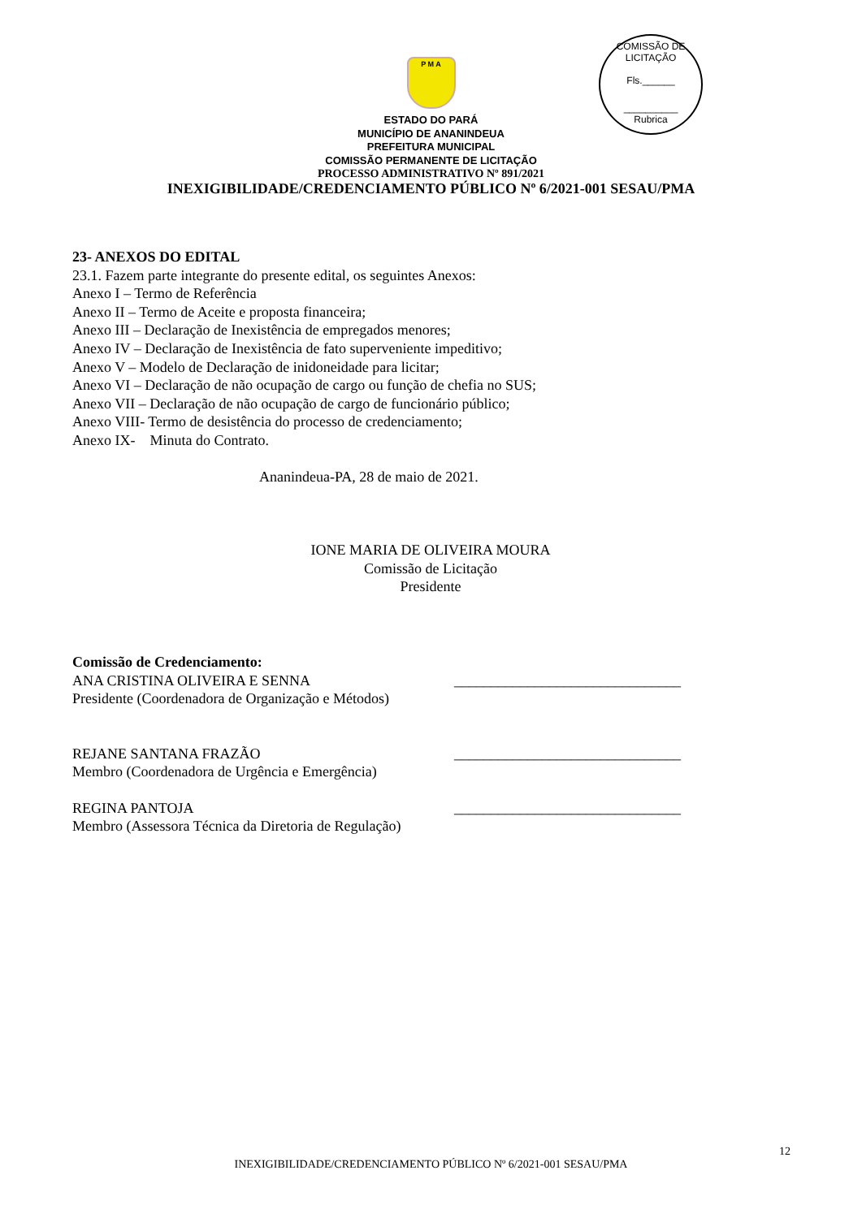COMISSÃO DE LICITAÇÃO
Fls.______
__________
Rubrica
P M A
ESTADO DO PARÁ
MUNICÍPIO DE ANANINDEUA
PREFEITURA MUNICIPAL
COMISSÃO PERMANENTE DE LICITAÇÃO
PROCESSO ADMINISTRATIVO Nº 891/2021
INEXIGIBILIDADE/CREDENCIAMENTO PÚBLICO Nº 6/2021-001 SESAU/PMA
23- ANEXOS DO EDITAL
23.1. Fazem parte integrante do presente edital, os seguintes Anexos:
Anexo I – Termo de Referência
Anexo II – Termo de Aceite e proposta financeira;
Anexo III – Declaração de Inexistência de empregados menores;
Anexo IV – Declaração de Inexistência de fato superveniente impeditivo;
Anexo V – Modelo de Declaração de inidoneidade para licitar;
Anexo VI – Declaração de não ocupação de cargo ou função de chefia no SUS;
Anexo VII – Declaração de não ocupação de cargo de funcionário público;
Anexo VIII- Termo de desistência do processo de credenciamento;
Anexo IX- Minuta do Contrato.
Ananindeua-PA, 28 de maio de 2021.
IONE MARIA DE OLIVEIRA MOURA
Comissão de Licitação
Presidente
Comissão de Credenciamento:
ANA CRISTINA OLIVEIRA E SENNA _______________________________
Presidente (Coordenadora de Organização e Métodos)
REJANE SANTANA FRAZÃO _______________________________
Membro (Coordenadora de Urgência e Emergência)
REGINA PANTOJA _______________________________
Membro (Assessora Técnica da Diretoria de Regulação)
12
INEXIGIBILIDADE/CREDENCIAMENTO PÚBLICO Nº 6/2021-001 SESAU/PMA